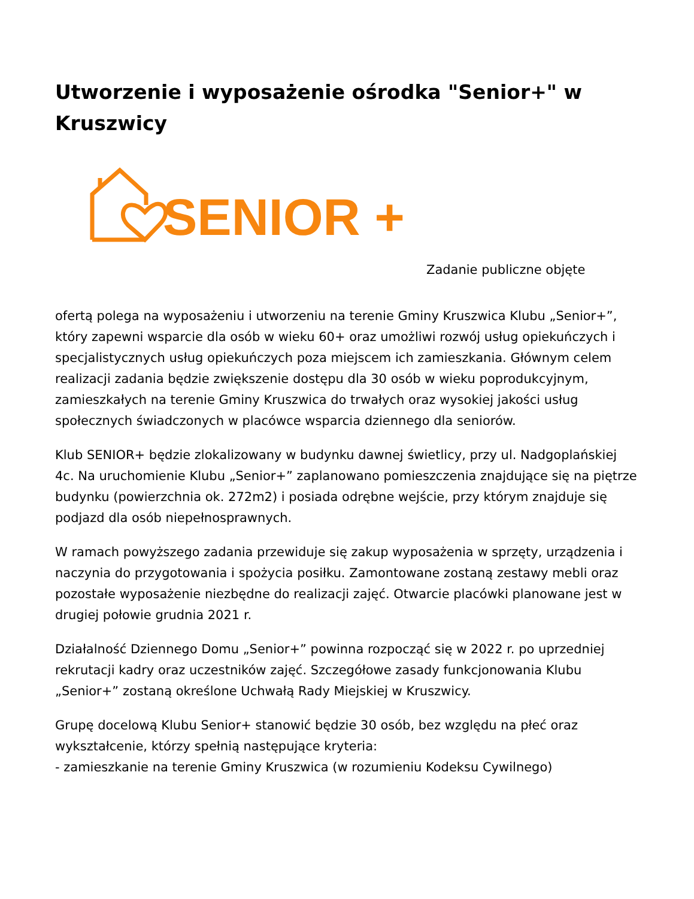Utworzenie i wyposażenie ośrodka "Senior+" w Kruszwicy
SENIOR +
Zadanie publiczne objęte
ofertą polega na wyposażeniu i utworzeniu na terenie Gminy Kruszwica Klubu „Senior+”, który zapewni wsparcie dla osób w wieku 60+ oraz umożliwi rozwój usług opiekuńczych i specjalistycznych usług opiekuńczych poza miejscem ich zamieszkania. Głównym celem realizacji zadania będzie zwiększenie dostępu dla 30 osób w wieku poprodukcyjnym, zamieszkałych na terenie Gminy Kruszwica do trwałych oraz wysokiej jakości usług społecznych świadczonych w placówce wsparcia dziennego dla seniorów.
Klub SENIOR+ będzie zlokalizowany w budynku dawnej świetlicy, przy ul. Nadgoplańskiej 4c. Na uruchomienie Klubu „Senior+” zaplanowano pomieszczenia znajdujące się na piętrze budynku (powierzchnia ok. 272m2) i posiada odrębne wejście, przy którym znajduje się podjazd dla osób niepełnosprawnych.
W ramach powyższego zadania przewiduje się zakup wyposażenia w sprzęty, urządzenia i naczynia do przygotowania i spożycia posiłku. Zamontowane zostaną zestawy mebli oraz pozostałe wyposażenie niezbędne do realizacji zajęć. Otwarcie placówki planowane jest w drugiej połowie grudnia 2021 r.
Działalność Dziennego Domu „Senior+” powinna rozpocząć się w 2022 r. po uprzedniej rekrutacji kadry oraz uczestników zajęć. Szczegółowe zasady funkcjonowania Klubu „Senior+” zostaną określone Uchwałą Rady Miejskiej w Kruszwicy.
Grupę docelową Klubu Senior+ stanowić będzie 30 osób, bez względu na płeć oraz wykształcenie, którzy spełnią następujące kryteria:
- zamieszkanie na terenie Gminy Kruszwica (w rozumieniu Kodeksu Cywilnego)